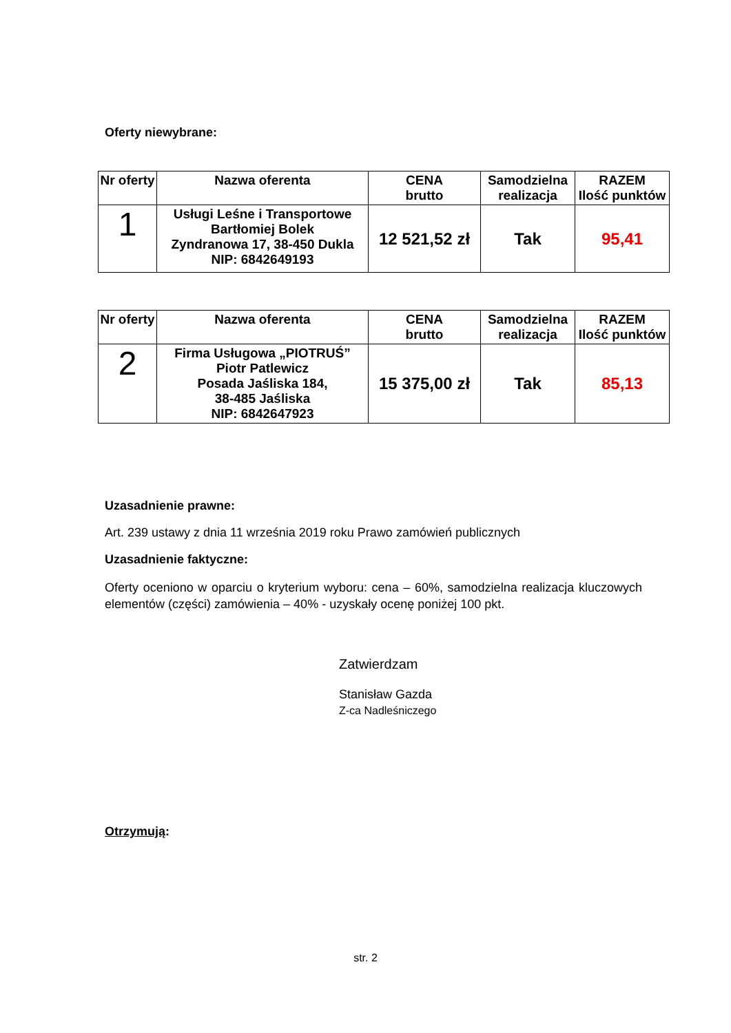Oferty niewybrane:
| Nr oferty | Nazwa oferenta | CENA brutto | Samodzielna realizacja | RAZEM Ilość punktów |
| --- | --- | --- | --- | --- |
| 1 | Usługi Leśne i Transportowe Bartłomiej Bolek Zyndranowa 17, 38-450 Dukla NIP: 6842649193 | 12 521,52 zł | Tak | 95,41 |
| Nr oferty | Nazwa oferenta | CENA brutto | Samodzielna realizacja | RAZEM Ilość punktów |
| --- | --- | --- | --- | --- |
| 2 | Firma Usługowa „PIOTRUŚ” Piotr Patlewicz Posada Jaśliska 184, 38-485 Jaśliska NIP: 6842647923 | 15 375,00 zł | Tak | 85,13 |
Uzasadnienie prawne:
Art. 239 ustawy z dnia 11 września 2019 roku Prawo zamówień publicznych
Uzasadnienie faktyczne:
Oferty oceniono w oparciu o kryterium wyboru: cena – 60%, samodzielna realizacja kluczowych elementów (części) zamówienia – 40% - uzyskały ocenę poniżej 100 pkt.
Zatwierdzam
Stanisław Gazda
Z-ca Nadleśniczego
Otrzymują:
str. 2